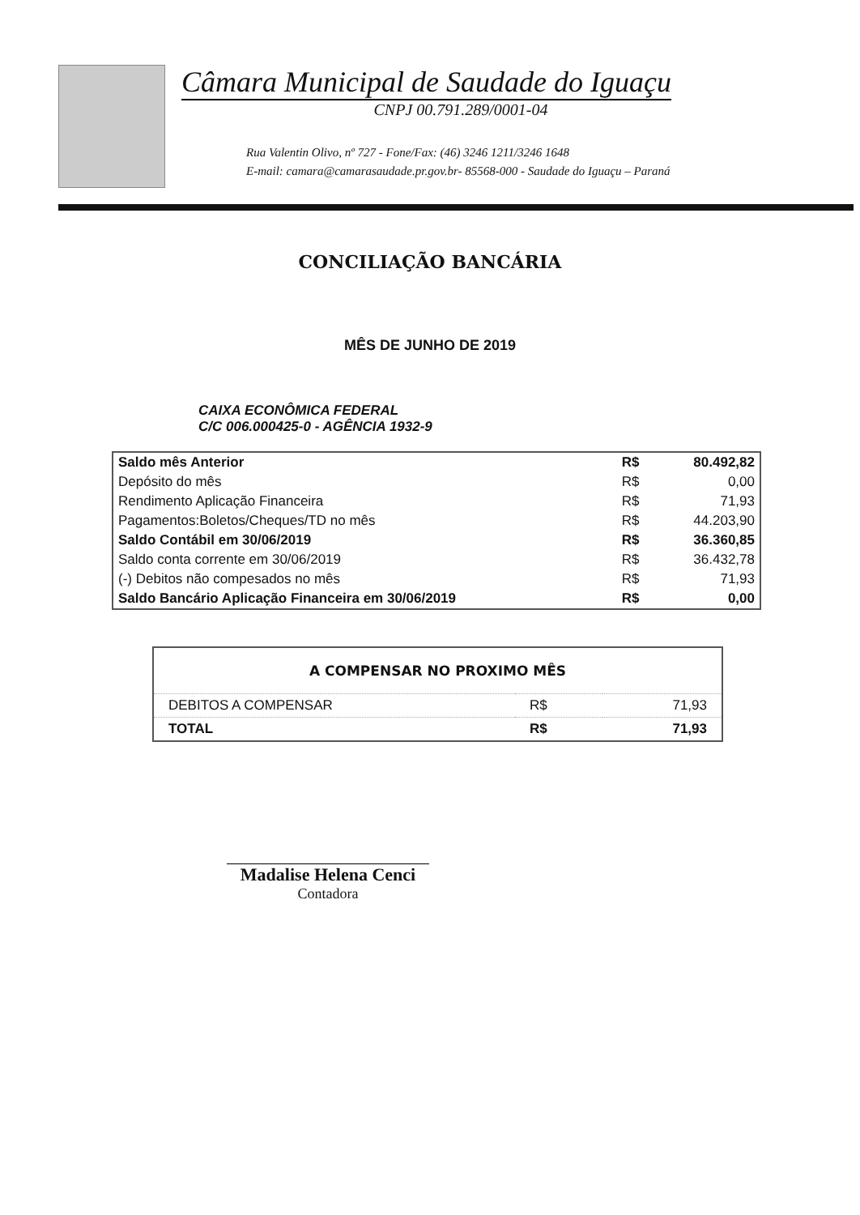Câmara Municipal de Saudade do Iguaçu
CNPJ 00.791.289/0001-04
Rua Valentin Olivo, nº 727 - Fone/Fax: (46) 3246 1211/3246 1648
E-mail: camara@camarasaudade.pr.gov.br- 85568-000 - Saudade do Iguaçu – Paraná
CONCILIAÇÃO BANCÁRIA
MÊS DE JUNHO DE 2019
CAIXA ECONÔMICA FEDERAL
C/C 006.000425-0 - AGÊNCIA 1932-9
| Saldo mês Anterior | R$ | 80.492,82 |
| Depósito do mês | R$ | 0,00 |
| Rendimento Aplicação Financeira | R$ | 71,93 |
| Pagamentos:Boletos/Cheques/TD no mês | R$ | 44.203,90 |
| Saldo Contábil em 30/06/2019 | R$ | 36.360,85 |
| Saldo conta corrente em 30/06/2019 | R$ | 36.432,78 |
| (-) Debitos não compesados no mês | R$ | 71,93 |
| Saldo Bancário Aplicação Financeira em 30/06/2019 | R$ | 0,00 |
| A COMPENSAR NO PROXIMO MÊS | | |
| --- | --- | --- |
| DEBITOS A COMPENSAR | R$ | 71,93 |
| TOTAL | R$ | 71,93 |
Madalise Helena Cenci
Contadora